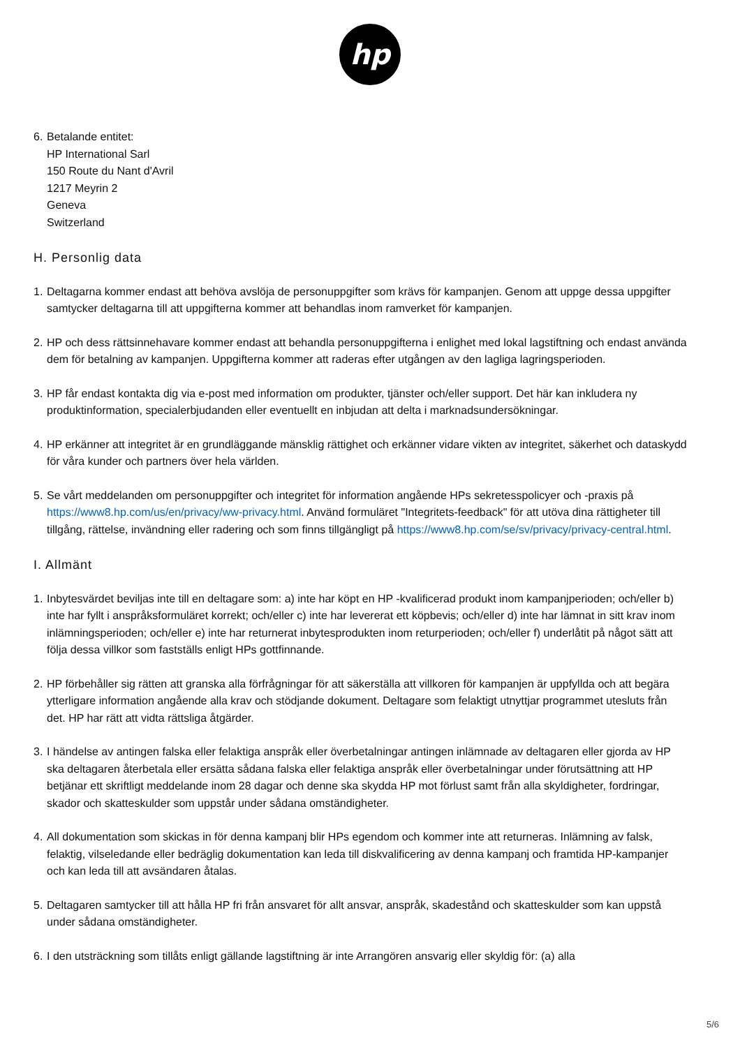hp
6.
Betalande entitet:
HP International Sarl
150 Route du Nant d'Avril
1217 Meyrin 2
Geneva
Switzerland
H. Personlig data
1.
Deltagarna kommer endast att behöva avslöja de personuppgifter som krävs för kampanjen. Genom att uppge dessa uppgifter samtycker deltagarna till att uppgifterna kommer att behandlas inom ramverket för kampanjen.
2.
HP och dess rättsinnehavare kommer endast att behandla personuppgifterna i enlighet med lokal lagstiftning och endast använda dem för betalning av kampanjen. Uppgifterna kommer att raderas efter utgången av den lagliga lagringsperioden.
3.
HP får endast kontakta dig via e-post med information om produkter, tjänster och/eller support. Det här kan inkludera ny produktinformation, specialerbjudanden eller eventuellt en inbjudan att delta i marknadsundersökningar.
4.
HP erkänner att integritet är en grundläggande mänsklig rättighet och erkänner vidare vikten av integritet, säkerhet och dataskydd för våra kunder och partners över hela världen.
5.
Se vårt meddelanden om personuppgifter och integritet för information angående HPs sekretesspolicyer och -praxis på https://www8.hp.com/us/en/privacy/ww-privacy.html. Använd formuläret "Integritets-feedback" för att utöva dina rättigheter till tillgång, rättelse, invändning eller radering och som finns tillgängligt på https://www8.hp.com/se/sv/privacy/privacy-central.html.
I. Allmänt
1.
Inbytesvärdet beviljas inte till en deltagare som: a) inte har köpt en HP -kvalificerad produkt inom kampanjperioden; och/eller b) inte har fyllt i anspråksformuläret korrekt; och/eller c) inte har levererat ett köpbevis; och/eller d) inte har lämnat in sitt krav inom inlämningsperioden; och/eller e) inte har returnerat inbytesprodukten inom returperioden; och/eller f) underlåtit på något sätt att följa dessa villkor som fastställs enligt HPs gottfinnande.
2.
HP förbehåller sig rätten att granska alla förfrågningar för att säkerställa att villkoren för kampanjen är uppfyllda och att begära ytterligare information angående alla krav och stödjande dokument. Deltagare som felaktigt utnyttjar programmet utesluts från det. HP har rätt att vidta rättsliga åtgärder.
3.
I händelse av antingen falska eller felaktiga anspråk eller överbetalningar antingen inlämnade av deltagaren eller gjorda av HP ska deltagaren återbetala eller ersätta sådana falska eller felaktiga anspråk eller överbetalningar under förutsättning att HP betjänar ett skriftligt meddelande inom 28 dagar och denne ska skydda HP mot förlust samt från alla skyldigheter, fordringar, skador och skatteskulder som uppstår under sådana omständigheter.
4.
All dokumentation som skickas in för denna kampanj blir HPs egendom och kommer inte att returneras. Inlämning av falsk, felaktig, vilseledande eller bedräglig dokumentation kan leda till diskvalificering av denna kampanj och framtida HP-kampanjer och kan leda till att avsändaren åtalas.
5.
Deltagaren samtycker till att hålla HP fri från ansvaret för allt ansvar, anspråk, skadestånd och skatteskulder som kan uppstå under sådana omständigheter.
6.
I den utsträckning som tillåts enligt gällande lagstiftning är inte Arrangören ansvarig eller skyldig för: (a) alla
5/6